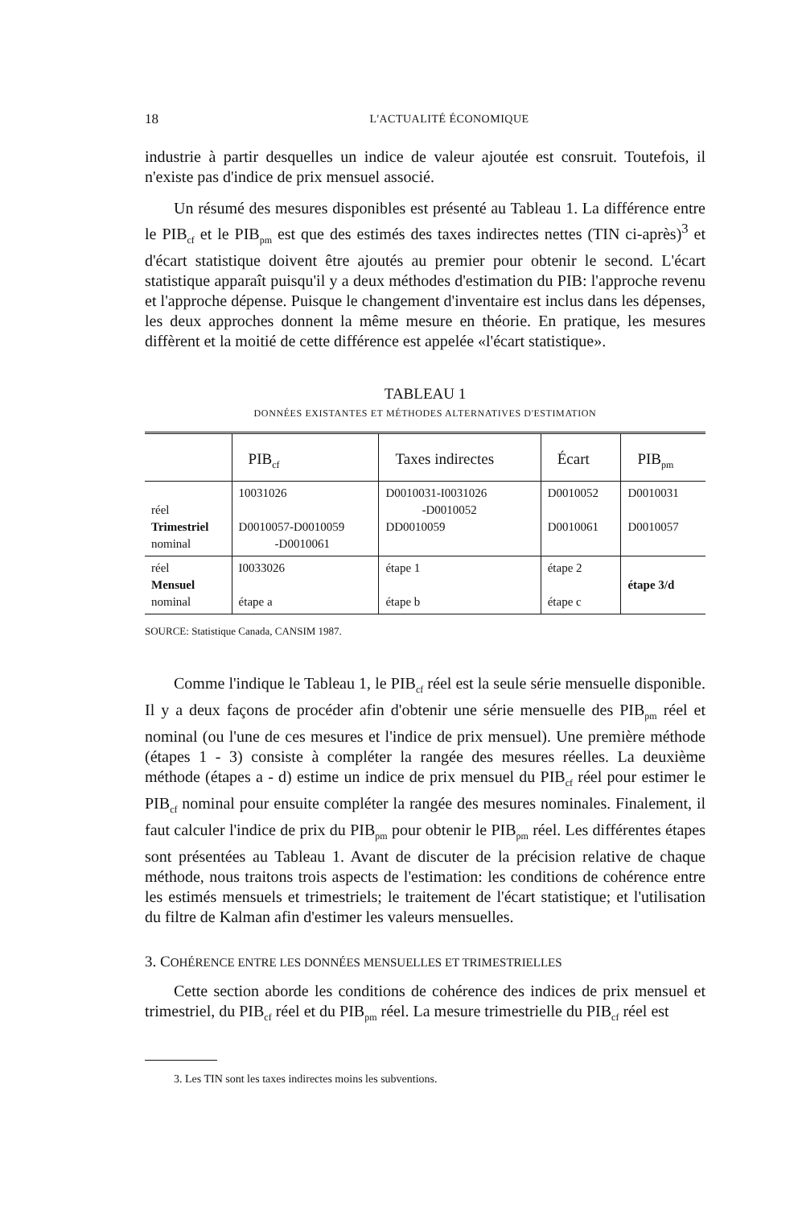18 L'ACTUALITÉ ÉCONOMIQUE
industrie à partir desquelles un indice de valeur ajoutée est consruit. Toutefois, il n'existe pas d'indice de prix mensuel associé.
Un résumé des mesures disponibles est présenté au Tableau 1. La différence entre le PIB<sub>cf</sub> et le PIB<sub>pm</sub> est que des estimés des taxes indirectes nettes (TIN ci-après)<sup>3</sup> et d'écart statistique doivent être ajoutés au premier pour obtenir le second. L'écart statistique apparaît puisqu'il y a deux méthodes d'estimation du PIB: l'approche revenu et l'approche dépense. Puisque le changement d'inventaire est inclus dans les dépenses, les deux approches donnent la même mesure en théorie. En pratique, les mesures diffèrent et la moitié de cette différence est appelée «l'écart statistique».
TABLEAU 1
DONNÉES EXISTANTES ET MÉTHODES ALTERNATIVES D'ESTIMATION
| | PIB<sub>cf</sub> | Taxes indirectes | Écart | PIB<sub>pm</sub> |
| --- | --- | --- | --- | --- |
| réel Trimestriel nominal | 10031026 D0010057-D0010059 -D0010061 | D0010031-I0031026 -D0010052 DD0010059 | D0010052 D0010061 | D0010031 D0010057 |
| réel Mensuel nominal | I0033026 étape a | étape 1 étape b | étape 2 étape c | étape 3/d |
SOURCE: Statistique Canada, CANSIM 1987.
Comme l'indique le Tableau 1, le PIB<sub>cf</sub> réel est la seule série mensuelle disponible. Il y a deux façons de procéder afin d'obtenir une série mensuelle des PIB<sub>pm</sub> réel et nominal (ou l'une de ces mesures et l'indice de prix mensuel). Une première méthode (étapes 1 - 3) consiste à compléter la rangée des mesures réelles. La deuxième méthode (étapes a - d) estime un indice de prix mensuel du PIB<sub>cf</sub> réel pour estimer le PIB<sub>cf</sub> nominal pour ensuite compléter la rangée des mesures nominales. Finalement, il faut calculer l'indice de prix du PIB<sub>pm</sub> pour obtenir le PIB<sub>pm</sub> réel. Les différentes étapes sont présentées au Tableau 1. Avant de discuter de la précision relative de chaque méthode, nous traitons trois aspects de l'estimation: les conditions de cohérence entre les estimés mensuels et trimestriels; le traitement de l'écart statistique; et l'utilisation du filtre de Kalman afin d'estimer les valeurs mensuelles.
3. COHÉRENCE ENTRE LES DONNÉES MENSUELLES ET TRIMESTRIELLES
Cette section aborde les conditions de cohérence des indices de prix mensuel et trimestriel, du PIB<sub>cf</sub> réel et du PIB<sub>pm</sub> réel. La mesure trimestrielle du PIB<sub>cf</sub> réel est
3. Les TIN sont les taxes indirectes moins les subventions.